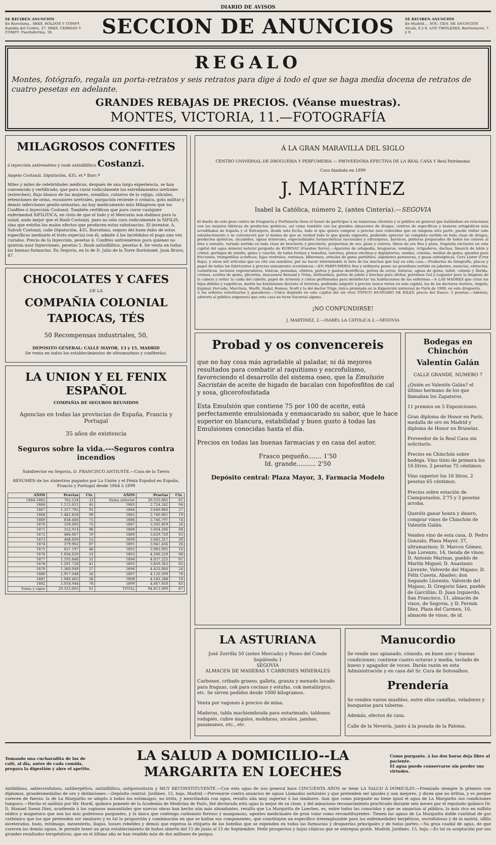DIARIO DE AVISOS
SE RECIBEN ANUNCIOS
En Barcelona.. SRES. ROLDOS Y COMP.ª, Rambla del Centro, 37. SRES. CEBRIAN Y COMP.ª, Puertaferrisa, 18.
SECCION DE ANUNCIOS
SE RECIBEN ANUNCIOS
En Madrid.... SOC. GEN. DE ANUNCIOS Alcalá, 6 y 8. LOS TIROLESES, Barrionuevo, 7 y 9.
REGALO
Montes, fotógrafo, regala un porta-retratos y seis retratos para dige á todo el que se haga media docena de retratos de cuatro pesetas en adelante.
GRANDES REBAJAS DE PRECIOS. (Véanse muestras).
MONTES, VICTORIA, 11.—FOTOGRAFÍA
MILAGROSOS CONFITES
ó inyección antivenérea y roob antisifilítico Costanzi.
Angelo Costanzi. Diputación, 435, et.º Barc.ª
Miles y miles de celebridades médicas, después de una larga experiencia, se han convencido y certificado, que para curar radicalmente los extreñimientos uretrales (estrechez), flujo blanco de las mujeres, arenillas, catarros de la vejiga, cálculos, retenciones de orina, escozores uretrales, purgación reciente ó crónica, gota militar y demás infecciones genito-urinarias, no hay medicamento más Milagroso que los Confites ó Inyección Costanzi. También certifican que para curar cualquier enfermedad SIFILITICA, en vista de que el Iodo y el Mercurio son dañinos para la salud, nada mejor que el Roob Costanzi, pues no sólo cura radicalmente la SIFILIS, sino que estriba los malos efectos que producen estas substancias. El inventor, A. Salvati Costanzi, calle Diputación, 435, Barcelona, seguro del buen éxito de estos específicos mediante el trato especial con él, admite á los incrédulos el pago una vez curados. Precio de la Inyección, pesetas 4. Confites antivenéreos para quienes no quieran usar Inyecciones, pesetas 5. Roob antisifilítico, pesetas 4. De venta en todas las buenas farmacias. En Segovia, en la de D. Julio de la Torre Bartolomé, Juan Bravo, 47.
CHOCOLATES Y CAFES
DE LA
COMPAÑIA COLONIAL
TAPIOCAS, TÉS
50 Recompensas industriales, 50,
DEPOSITO GENERAL: CALLE MAYOR, 13 y 15, MADRID
De venta en todos los establecimientos de ultramarinos y confiterías.
LA UNION Y EL FENIX ESPAÑOL
COMPAÑIA DE SEGUROS REUNIDOS
Agencias en todas las provincias de España, Francia y Portugal
35 años de existencia
Seguros sobre la vida.---Seguros contra incendios
Subdirector en Segovia, D. FRANCISCO ANTIUSTE.—Casa de la Tierra
RESUMEN de los siniestros pagados por La Unión y el Fénix Español en España, Francia y Portugal desde 1864 á 1899
| AÑOS | Pesetas | Cts. | AÑOS | Pesetas | Cts. |
| --- | --- | --- | --- | --- | --- |
| 1864-1865 | 762.524 | 33 | Suma anterior | 20.333.665 | 61 |
| 1866 | 1.112.651 | 45 | 1883 | 2.724.242 | 94 |
| 1867 | 1.357.785 | 95 | 1884 | 3.640.866 | 27 |
| 1868 | 1.442.858 | 90 | 1885 | 2.740.061 | 19 |
| 1869 | 858.466 | 75 | 1886 | 3.746.797 | 74 |
| 1870 | 359.695 | 75 | 1887 | 3.592.859 | 26 |
| 1871 | 352.914 | 96 | 1888 | 3.604.206 | 68 |
| 1872 | 484.667 | 19 | 1889 | 3.629.720 | 63 |
| 1873 | 408.699 | 55 | 1890 | 3.683.357 | 30 |
| 1874 | 379.962 | 07 | 1891 | 3.941.436 | 26 |
| 1875 | 657.197 | 46 | 1892 | 3.983.092 | 16 |
| 1876 | 1.036.620 | 53 | 1893 | 4.396.529 | 08 |
| 1877 | 1.193.846 | 51 | 1894 | 4.037.225 | 01 |
| 1878 | 1.291.728 | 41 | 1895 | 3.859.363 | 63 |
| 1879 | 1.360.049 | 27 | 1896 | 4.433.060 | 24 |
| 1880 | 2.917.048 | 56 | 1897 | 4.120.299 | 78 |
| 1881 | 1.949.403 | 36 | 1898 | 4.183.288 | 10 |
| 1882 | 3.018.944 | 76 | 1899 | 4.067.050 | 83 |
| Suma y sigue | 20.333.665 | 61 | TOTAL | 94.813.099 | 87 |
Á LA GRAN MARAVILLA DEL SIGLO
CENTRO UNIVERSAL DE DROGUERIA Y PERFUMERIA — PROVEEDORA EFECTIVA DE LA REAL CASA Y Real Patrimonio
Casa fundada en 1890
J. MARTÍNEZ
Isabel la Católica, número 2, (antes Cintería).—SEGOVIA
El dueño de este gran centro de Droguería y Perfumería tiene el honor de participar á su numerosa clientela y al público en general que hallándose en relaciones con las mejores fábricas de productos químicos, así como también con los grandes almacenes de drogas, centros de específicos y bazares ortopédicos más acreditados de España y el Extranjero, desde esta fecha, todo el que quiera comprar á precios más reducidos que en ninguna otra parte, puede visitar este establecimiento y se convencerá por sí mismo de que es verdad todo lo que queda expuesto, pudiendo apreciar un completo surtido en toda clase de drogas, productos químicos, alcaloides, aguas minerales, especialidades farmacéuticas nacionales y extranjeras, barnices, pinturas preparadas de todos los colores al óleo y esmalte, variado surtido en toda clase de brochería y pincelería, purpurinas de oro, plata y colores, libros de oro fino y plata. Depósito exclusivo en esta capital del agua mineral natural purgante de RUBINAT (Fuentes Serre).—Aparatos de ortopedia, bragueros, vendajes, irrigadores, duchas, Smarch de latón y cristal, geringas de estaño, goma y cauchú, de todas formas y tamaños, lancetas, pinzas uterinas y depilatorias, sondas, cánulas, medias de goma, guantes para fricciones, trompetillas acústicas, fajas ventrales, ventosas, biberones, orinales de goma portátiles, algodones pezoneras, y gasas antisépticas, Cura Lister (Cruz Roja), y otros mil artículos que no cito sus nombres, por no hacer interminable la lista de los muchos que hay en esta casa.—Productos de fotografía, placas y papel de todos los fabricantes á precios sumamente económicos.—EN PERFUMERIA fina y ordinaria posee un grandioso surtido en jabones, esencias, extractos, cosméticos, lociones regeneradoras, tónicos, pomadas, elixires, polvos y pastas dentríficas, polvos de arroz, tinturas, aguas de quina, toilet, colonia y florida, cremas, aceites de quina, glicerina, macassaro Renand y Oriza, brillantinas, polvos de jabón y brochas para afeitar, petróleos Gal y Leganier para la limpieza de la cabeza y evitar la caída del cabello, papel de Armenia y cintas perfumadas para desinfectar las habitaciones de los enfermos.—A LAS MADRES que crían los hijos débiles y raquíticos, daréis las Emulsiones durante el invierno, pudiendo adquirir á precios nunca vistos en esta capital, las de los doctores Auriera, Angulo, Espinar, Forcada, Marchais, Marfil, Nadal, Romeo, Scott y la del doctor Trigo, única premiada en la Exposición universal de París de 1900, en esta droguería.
A los señores veterinarios y ganaderos.—Unico depósito en esta capital del sin rival TÓPICO HUNGARO DE RILEY; precio del frasco: 3 pesetas.—Además, advierto al público engeneral que esta casa no tiene Sucursal alguna.
¡NO CONFUNDIRSE!
J. MARTINEZ, 2.—ISABEL LA CATOLICA 2.—SEGOVIA
Probad y os convencereis
que no hay cosa más agradable al paladar, ni dá mejores resultados para combatir al raquitismo y escrofulismo, favoreciendo el desarrollo del sistema oseo, que la Emulsión Sacristán de aceite de higado de bacalao con hipofosfitos de cal y sosa, glicerofosfatada
Esta Emulsión que contiene 75 por 100 de aceite, está perfectamente emulsionada y enmascarado su sabor, que le hace superior en blancura, estabilidad y buen gusto á todas las Emulsiones conocidas hasta el día.
Precios en todas las buenas farmacias y en casa del autor.
Frasco pequeño....... 1'50
Id. grande.......... 2'50
Depósito central: Plaza Mayor, 3, Farmacia Modelo
Bodegas en Chinchón
Valentín Galán
CALLE GRANDE, NUMERO 7
¿Quién es Valentín Galán? el último hermano de los que llamaban los Zapateros.
11 premios en 5 Exposiciones.
Gran diploma de Honor en París, medalla de oro en Madrid y diploma de Honor en Bruselas.
Proveedor de la Real Casa sin solicitarlo.
Precios en Chinchón sobre bodega. Vino tinto de primera los 16 litros, 2 pesetas 75 céntimos.
Vino superior los 16 litros, 2 pesetas 65 céntimos.
Precios sobre estación de Ciempozuelos, 2'75 y 3 pesetas arroba.
Queréis ganar honra y dinero, comprar vinos de Chinchón de Valentín Galán.
Venden vino de esta casa, D. Pedro Gonzalo, Plaza Mayor, 37, ultramarinos; D. Marcos Gómez, San Lorenzo, 14, tienda de vinos; D. Antonio Marinas, pueblo de Martín Miguel; D. Anastasio Llorente, Valverde del Majano; D. Félix Cuesta, Abades; don Segundo Llorente, Valverde del Majano, D. Gregorio Sáez, pueblo de Garcillán; D. Juan Izquierdo, San Francisco, 11, almacén de vinos, de Segovia, y D. Fermín Díez, Plaza del Carmen, 10, almacén de vinos, de id.
LA ASTURIANA
José Zorrilla 50 (antes Mercado) y Paseo del Conde Sepúlveda 1
SEGOVIA
ALMACEN DE MADERAS Y CARBONES MINERALES
Carbones, cribado grueso, galleta, granza y menudo lavado para fraguas, cok para cocinas y estufas, cok metalúrgico, etc. Se sirven pedidos desde 1000 kilogramos.
Venta por vagones á precios de mina.
Maderas, tabla machiembrada para entarimado, tablones rodapiés, cubre ángulos, molduras, zócalos, jambas, pasamanos, etc., etc.
Manucordio
Se vende uno apianado, cómodo, en buen uso y buenas condiciones; contiene cuatro octavas y media, teclado de hueso y apagador de voces. Darán razón en esta Administración y en casa del Sr. Cura de Sotosalbos.
Prendería
Se venden varios muebles, entre ellos camillas, veladores y banquetas para taberna.
Además, efectos de casa.
Calle de la Nevería, junto á la posada de la Paloma.
Tomando una cucharadita de las de café, al día, antes de cada comida, prepara la digestión y abre el apetito.
LA SALUD A DOMICILIO--LA MARGARITA EN LOECHES
Como purgante, á las dos horas deja libre al paciente.
El agua puede conservarse sin perder sus virtudes.
Antibiliosa, antiescrofulosa, antiherpética, antisifilítica, antiparasitaria y MUY RECONSTITUYENTE.—Con esta agua de uso general hace CINCUENTA AÑOS se tiene LA SALUD Á DOMICILIO.—Premiada siempre la primera con diplomas, grandesmedallas de oro y distinciones.—Depósito central: Jardines, 15, bajo, Madrid.—Prevenirse contra anuncios de aguas Llamadas naturales y que pretenden ser iguales y aun mejores, y dicen que no irritan, y es porque carecen de fuerza: la de La Margarita se adapta á todos los estómagos, no irrita, y mezclándola con agua, resulta aún muy superior á las similares. Aun que como purgante no tiene igual el agua de La Margarita sus condiciones tampoco.—Hecho el análisis por Mr. Hardí, químico ponente de la Academia de Medicina de París, fué declarada esta agua la mejor de su clase, y del minucioso reconocimiento practicado durante seis meses por el reputado químico Dr. D. Manuel Saenz Díez, acudiendo á los copiosos manantiales que nuevas obras han hecho aún más abundantes, resulta que La Margarita de Loeches, es, entre todas las conocidas y que se anuncian al público, la más rica en sulfato sódico y magnésico que son los más poderosos purgantes, y la única que contenga carbonato ferroso y manganoso, agentes medicinales de gran valor como reconstituyentes. Tienen las aguas de La Margarita doble cantidad de gas carbónico que las que pretenden ser similares y es tal la proporción y combinación en que se hallan sus componentes, que constituyen un específico irreemplazable para las enfermedades herpéticas, escrofulosas y de la matriz, sífilis inveteradas, bazo, estómago, mesenterio, llagas, tosses rebeldes y demás que expresa la etiqueta de las botellas que se expenden en todas las farmacias y droguerías principales y de todas partes.—Su gran caudal de agua, de que carecen las demás aguas, le permite tener un gran establecimiento de baños abierto del 15 de Junio al 15 de Septiembre. Pedir prospectos y hojas clínicas que se entregan gratis. Madrid, Jardines, 15, bajo.—Es tal su aceptación por sus grandes resultados terapéuticos, que en el último año se han vendido más de dos millones de purgas.